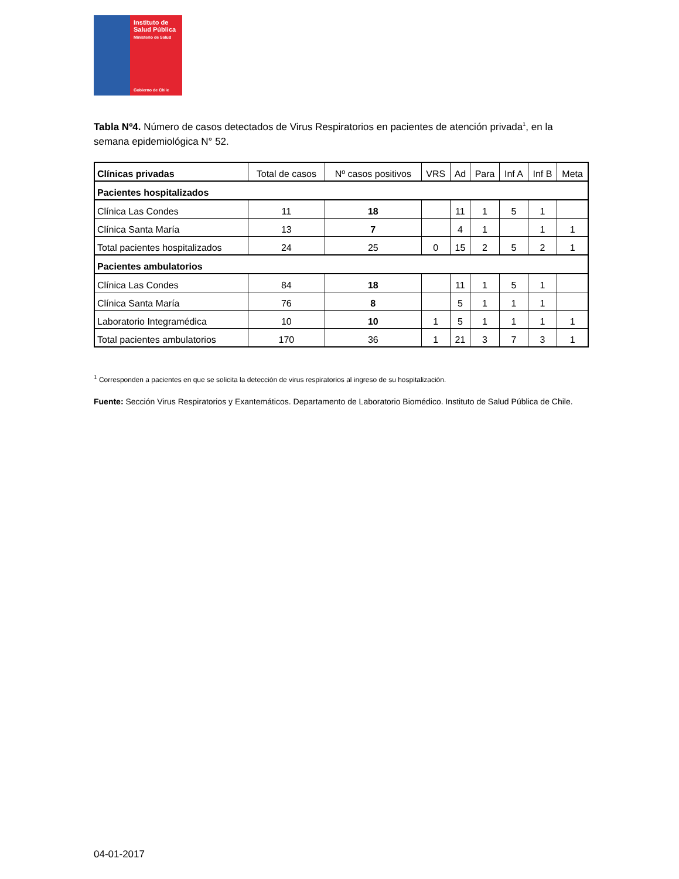Instituto de
Salud Pública
Ministerio de Salud
Gobierno de Chile
Tabla Nº4. Número de casos detectados de Virus Respiratorios en pacientes de atención privada<sup>1</sup>, en la semana epidemiológica N° 52.
| Clínicas privadas | Total de casos | Nº casos positivos | VRS | Ad | Para | Inf A | Inf B | Meta |
| --- | --- | --- | --- | --- | --- | --- | --- | --- |
| Pacientes hospitalizados | | | | | | | | |
| Clínica Las Condes | 11 | 18 | | 11 | 1 | 5 | 1 | |
| Clínica Santa María | 13 | 7 | | 4 | 1 | | 1 | 1 |
| Total pacientes hospitalizados | 24 | 25 | 0 | 15 | 2 | 5 | 2 | 1 |
| Pacientes ambulatorios | | | | | | | | |
| Clínica Las Condes | 84 | 18 | | 11 | 1 | 5 | 1 | |
| Clínica Santa María | 76 | 8 | | 5 | 1 | 1 | 1 | |
| Laboratorio Integramédica | 10 | 10 | 1 | 5 | 1 | 1 | 1 | 1 |
| Total pacientes ambulatorios | 170 | 36 | 1 | 21 | 3 | 7 | 3 | 1 |
<sup>1</sup> Corresponden a pacientes en que se solicita la detección de virus respiratorios al ingreso de su hospitalización.
Fuente: Sección Virus Respiratorios y Exantemáticos. Departamento de Laboratorio Biomédico. Instituto de Salud Pública de Chile.
04-01-2017